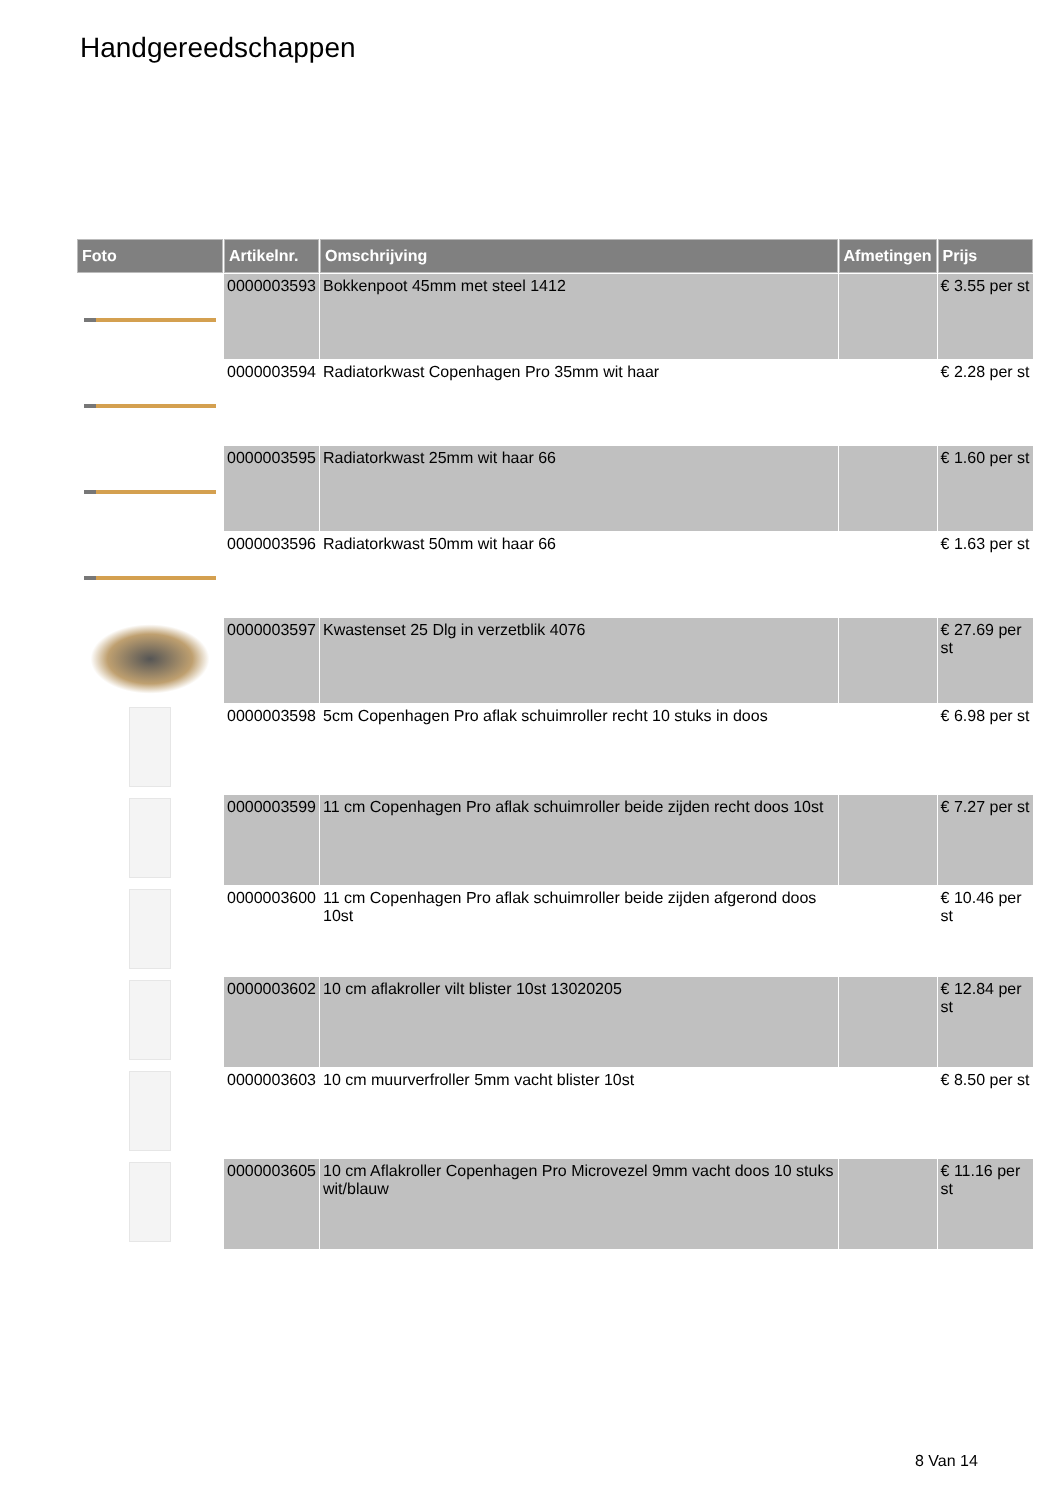Handgereedschappen
| Foto | Artikelnr. | Omschrijving | Afmetingen | Prijs |
| --- | --- | --- | --- | --- |
| | 0000003593 | Bokkenpoot 45mm met steel 1412 | | € 3.55 per st |
| | 0000003594 | Radiatorkwast Copenhagen Pro 35mm wit haar | | € 2.28 per st |
| | 0000003595 | Radiatorkwast 25mm wit haar 66 | | € 1.60 per st |
| | 0000003596 | Radiatorkwast 50mm wit haar 66 | | € 1.63 per st |
| | 0000003597 | Kwastenset 25 Dlg in verzetblik 4076 | | € 27.69 per st |
| | 0000003598 | 5cm Copenhagen Pro aflak schuimroller recht 10 stuks in doos | | € 6.98 per st |
| | 0000003599 | 11 cm Copenhagen Pro aflak schuimroller beide zijden recht doos 10st | | € 7.27 per st |
| | 0000003600 | 11 cm Copenhagen Pro aflak schuimroller beide zijden afgerond doos 10st | | € 10.46 per st |
| | 0000003602 | 10 cm aflakroller vilt blister 10st 13020205 | | € 12.84 per st |
| | 0000003603 | 10 cm muurverfroller 5mm vacht blister 10st | | € 8.50 per st |
| | 0000003605 | 10 cm Aflakroller Copenhagen Pro Microvezel 9mm vacht doos 10 stuks wit/blauw | | € 11.16 per st |
8 Van 14